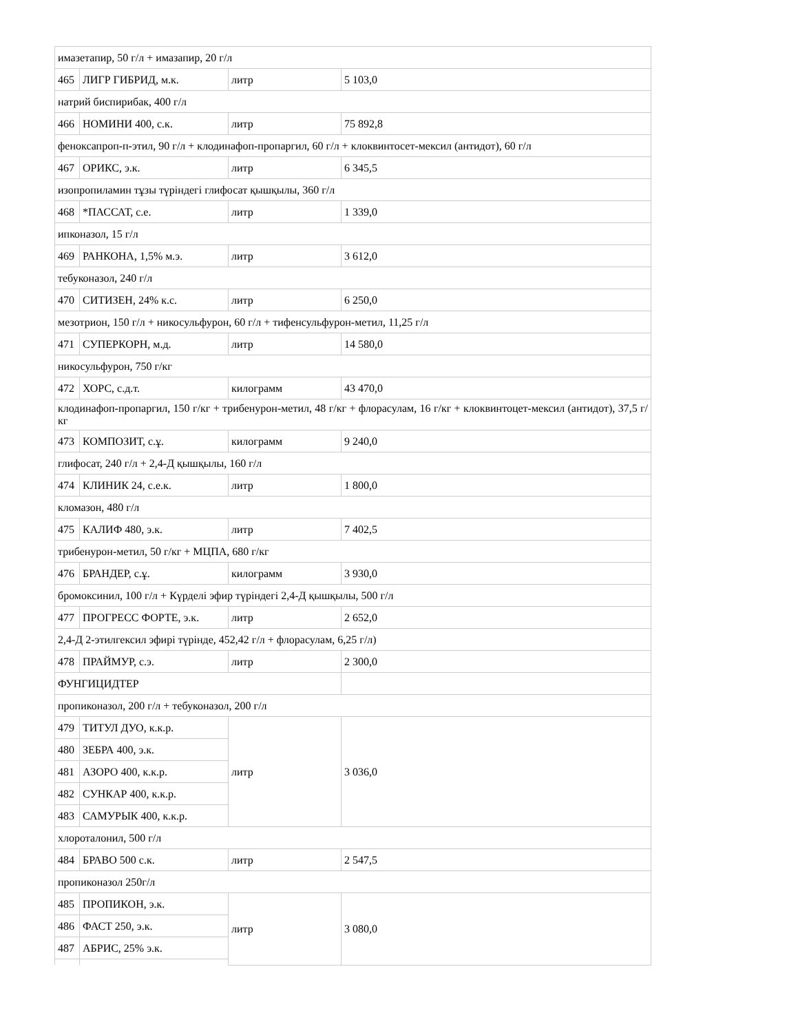| имазетапир, 50 г/л + имазапир, 20 г/л | | | |
| 465 | ЛИГР ГИБРИД, м.к. | литр | 5 103,0 |
| натрий биспирибак, 400 г/л | | | |
| 466 | НОМИНИ 400, с.к. | литр | 75 892,8 |
| феноксапроп-п-этил, 90 г/л + клодинафоп-пропаргил, 60 г/л + клоквинтосет-мексил (антидот), 60 г/л | | | |
| 467 | ОРИКС, э.к. | литр | 6 345,5 |
| изопропиламин тұзы түріндегі глифосат қышқылы, 360 г/л | | | |
| 468 | *ПАССАТ, с.е. | литр | 1 339,0 |
| ипконазол, 15 г/л | | | |
| 469 | РАНКОНА, 1,5% м.э. | литр | 3 612,0 |
| тебуконазол, 240 г/л | | | |
| 470 | СИТИЗЕН, 24% к.с. | литр | 6 250,0 |
| мезотрион, 150 г/л + никосульфурон, 60 г/л + тифенсульфурон-метил, 11,25 г/л | | | |
| 471 | СУПЕРКОРН, м.д. | литр | 14 580,0 |
| никосульфурон, 750 г/кг | | | |
| 472 | ХОРС, с.д.т. | килограмм | 43 470,0 |
| клодинафоп-пропаргил, 150 г/кг + трибенурон-метил, 48 г/кг + флорасулам, 16 г/кг + клоквинтоцет-мексил (антидот), 37,5 г/кг | | | |
| 473 | КОМПОЗИТ, с.ұ. | килограмм | 9 240,0 |
| глифосат, 240 г/л + 2,4-Д қышқылы, 160 г/л | | | |
| 474 | КЛИНИК 24, с.е.к. | литр | 1 800,0 |
| кломазон, 480 г/л | | | |
| 475 | КАЛИФ 480, э.к. | литр | 7 402,5 |
| трибенурон-метил, 50 г/кг + МЦПА, 680 г/кг | | | |
| 476 | БРАНДЕР, с.ұ. | килограмм | 3 930,0 |
| бромоксинил, 100 г/л + Күрделі эфир түріндегі 2,4-Д қышқылы, 500 г/л | | | |
| 477 | ПРОГРЕСС ФОРТЕ, э.к. | литр | 2 652,0 |
| 2,4-Д 2-этилгексил эфирі түрінде, 452,42 г/л + флорасулам, 6,25 г/л) | | | |
| 478 | ПРАЙМУР, с.э. | литр | 2 300,0 |
| ФУНГИЦИДТЕР | | | |
| пропиконазол, 200 г/л + тебуконазол, 200 г/л | | | |
| 479 | ТИТУЛ ДУО, к.к.р. | литр | 3 036,0 |
| 480 | ЗЕБРА 400, э.к. | | |
| 481 | АЗОРО 400, к.к.р. | | |
| 482 | СУНКАР 400, к.к.р. | | |
| 483 | САМУРЫК 400, к.к.р. | | |
| хлороталонил, 500 г/л | | | |
| 484 | БРАВО 500 с.к. | литр | 2 547,5 |
| пропиконазол 250г/л | | | |
| 485 | ПРОПИКОН, э.к. | литр | 3 080,0 |
| 486 | ФАСТ 250, э.к. | | |
| 487 | АБРИС, 25% э.к. | | |